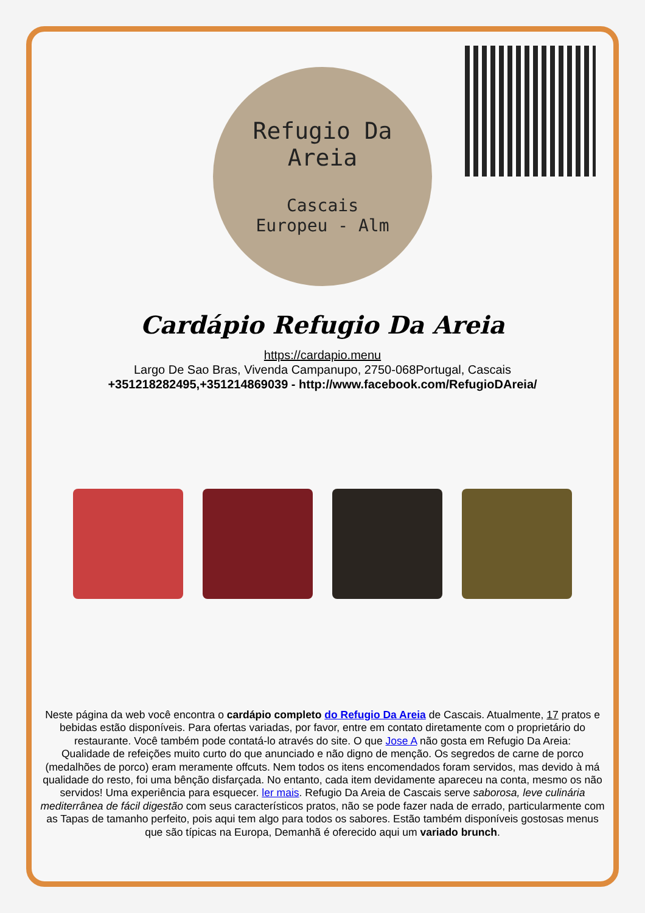Refugio Da
Areia
Cascais
Europeu - Alm
Cardápio Refugio Da Areia
https://cardapio.menu
Largo De Sao Bras, Vivenda Campanupo, 2750-068Portugal, Cascais
+351218282495,+351214869039 - http://www.facebook.com/RefugioDAreia/
Neste página da web você encontra o cardápio completo do Refugio Da Areia de Cascais. Atualmente, 17 pratos e bebidas estão disponíveis. Para ofertas variadas, por favor, entre em contato diretamente com o proprietário do restaurante. Você também pode contatá-lo através do site. O que Jose A não gosta em Refugio Da Areia:
Qualidade de refeições muito curto do que anunciado e não digno de menção. Os segredos de carne de porco (medalhões de porco) eram meramente offcuts. Nem todos os itens encomendados foram servidos, mas devido à má qualidade do resto, foi uma bênção disfarçada. No entanto, cada item devidamente apareceu na conta, mesmo os não servidos! Uma experiência para esquecer. ler mais. Refugio Da Areia de Cascais serve saborosa, leve culinária mediterrânea de fácil digestão com seus característicos pratos, não se pode fazer nada de errado, particularmente com as Tapas de tamanho perfeito, pois aqui tem algo para todos os sabores. Estão também disponíveis gostosas menus que são típicas na Europa, Demanhã é oferecido aqui um variado brunch.